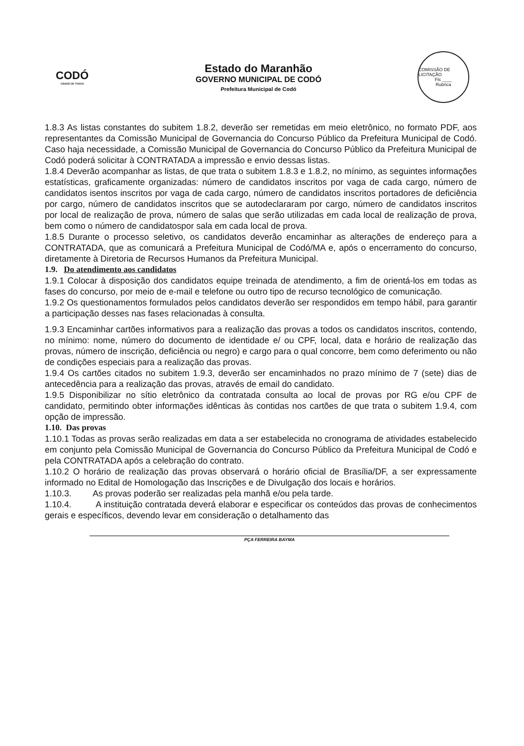CODÓ
CIDADE DE TODOS
Estado do Maranhão
GOVERNO MUNICIPAL DE CODÓ
Prefeitura Municipal de Codó
COMISSÃO DE LICITAÇÃO
Fls ____
Rubrica
1.8.3 As listas constantes do subitem 1.8.2, deverão ser remetidas em meio eletrônico, no formato PDF, aos representantes da Comissão Municipal de Governancia do Concurso Público da Prefeitura Municipal de Codó. Caso haja necessidade, a Comissão Municipal de Governancia do Concurso Público da Prefeitura Municipal de Codó poderá solicitar à CONTRATADA a impressão e envio dessas listas.
1.8.4 Deverão acompanhar as listas, de que trata o subitem 1.8.3 e 1.8.2, no mínimo, as seguintes informações estatísticas, graficamente organizadas: número de candidatos inscritos por vaga de cada cargo, número de candidatos isentos inscritos por vaga de cada cargo, número de candidatos inscritos portadores de deficiência por cargo, número de candidatos inscritos que se autodeclararam por cargo, número de candidatos inscritos por local de realização de prova, número de salas que serão utilizadas em cada local de realização de prova, bem como o número de candidatospor sala em cada local de prova.
1.8.5 Durante o processo seletivo, os candidatos deverão encaminhar as alterações de endereço para a CONTRATADA, que as comunicará a Prefeitura Municipal de Codó/MA e, após o encerramento do concurso, diretamente à Diretoria de Recursos Humanos da Prefeitura Municipal.
1.9. Do atendimento aos candidatos
1.9.1 Colocar à disposição dos candidatos equipe treinada de atendimento, a fim de orientá-los em todas as fases do concurso, por meio de e-mail e telefone ou outro tipo de recurso tecnológico de comunicação.
1.9.2 Os questionamentos formulados pelos candidatos deverão ser respondidos em tempo hábil, para garantir a participação desses nas fases relacionadas à consulta.
1.9.3 Encaminhar cartões informativos para a realização das provas a todos os candidatos inscritos, contendo, no mínimo: nome, número do documento de identidade e/ ou CPF, local, data e horário de realização das provas, número de inscrição, deficiência ou negro) e cargo para o qual concorre, bem como deferimento ou não de condições especiais para a realização das provas.
1.9.4 Os cartões citados no subitem 1.9.3, deverão ser encaminhados no prazo mínimo de 7 (sete) dias de antecedência para a realização das provas, através de email do candidato.
1.9.5 Disponibilizar no sítio eletrônico da contratada consulta ao local de provas por RG e/ou CPF de candidato, permitindo obter informações idênticas às contidas nos cartões de que trata o subitem 1.9.4, com opção de impressão.
1.10. Das provas
1.10.1 Todas as provas serão realizadas em data a ser estabelecida no cronograma de atividades estabelecido em conjunto pela Comissão Municipal de Governancia do Concurso Público da Prefeitura Municipal de Codó e pela CONTRATADA após a celebração do contrato.
1.10.2 O horário de realização das provas observará o horário oficial de Brasília/DF, a ser expressamente informado no Edital de Homologação das Inscrições e de Divulgação dos locais e horários.
1.10.3. As provas poderão ser realizadas pela manhã e/ou pela tarde.
1.10.4. A instituição contratada deverá elaborar e especificar os conteúdos das provas de conhecimentos gerais e específicos, devendo levar em consideração o detalhamento das
PÇA FERREIRA BAYMA